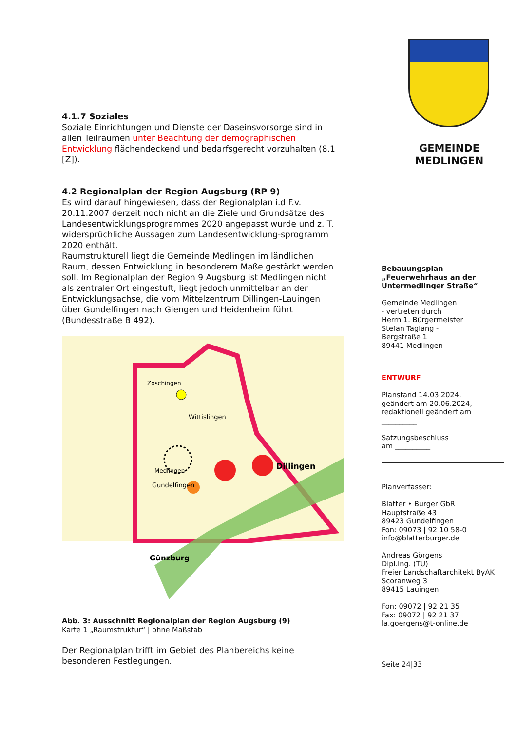4.1.7 Soziales
Soziale Einrichtungen und Dienste der Daseinsvorsorge sind in allen Teilräumen unter Beachtung der demographischen Entwicklung flächendeckend und bedarfsgerecht vorzuhalten (8.1 [Z]).
4.2 Regionalplan der Region Augsburg (RP 9)
Es wird darauf hingewiesen, dass der Regionalplan i.d.F.v. 20.11.2007 derzeit noch nicht an die Ziele und Grundsätze des Landesentwicklungsprogrammes 2020 angepasst wurde und z. T. widersprüchliche Aussagen zum Landesentwicklung-sprogramm 2020 enthält.
Raumstrukturell liegt die Gemeinde Medlingen im ländlichen Raum, dessen Entwicklung in besonderem Maße gestärkt werden soll. Im Regionalplan der Region 9 Augsburg ist Medlingen nicht als zentraler Ort eingestuft, liegt jedoch unmittelbar an der Entwicklungsachse, die vom Mittelzentrum Dillingen-Lauingen über Gundelfingen nach Giengen und Heidenheim führt (Bundesstraße B 492).
Medlingen
Dillingen
Wittislingen
Gundelfingen
Günzburg
Zöschingen
Abb. 3: Ausschnitt Regionalplan der Region Augsburg (9)
Karte 1 „Raumstruktur“ | ohne Maßstab
Der Regionalplan trifft im Gebiet des Planbereichs keine besonderen Festlegungen.
GEMEINDE
MEDLINGEN
Bebauungsplan
„Feuerwehrhaus an der Untermedlinger Straße“
Gemeinde Medlingen
- vertreten durch
Herrn 1. Bürgermeister
Stefan Taglang -
Bergstraße 1
89441 Medlingen
ENTWURF
Planstand 14.03.2024,
geändert am 20.06.2024,
redaktionell geändert am
__________
Satzungsbeschluss
am __________
Planverfasser:
Blatter • Burger GbR
Hauptstraße 43
89423 Gundelfingen
Fon: 09073 | 92 10 58-0
info@blatterburger.de
Andreas Görgens
Dipl.Ing. (TU)
Freier Landschaftarchitekt ByAK
Scoranweg 3
89415 Lauingen
Fon: 09072 | 92 21 35
Fax: 09072 | 92 21 37
la.goergens@t-online.de
Seite 24|33